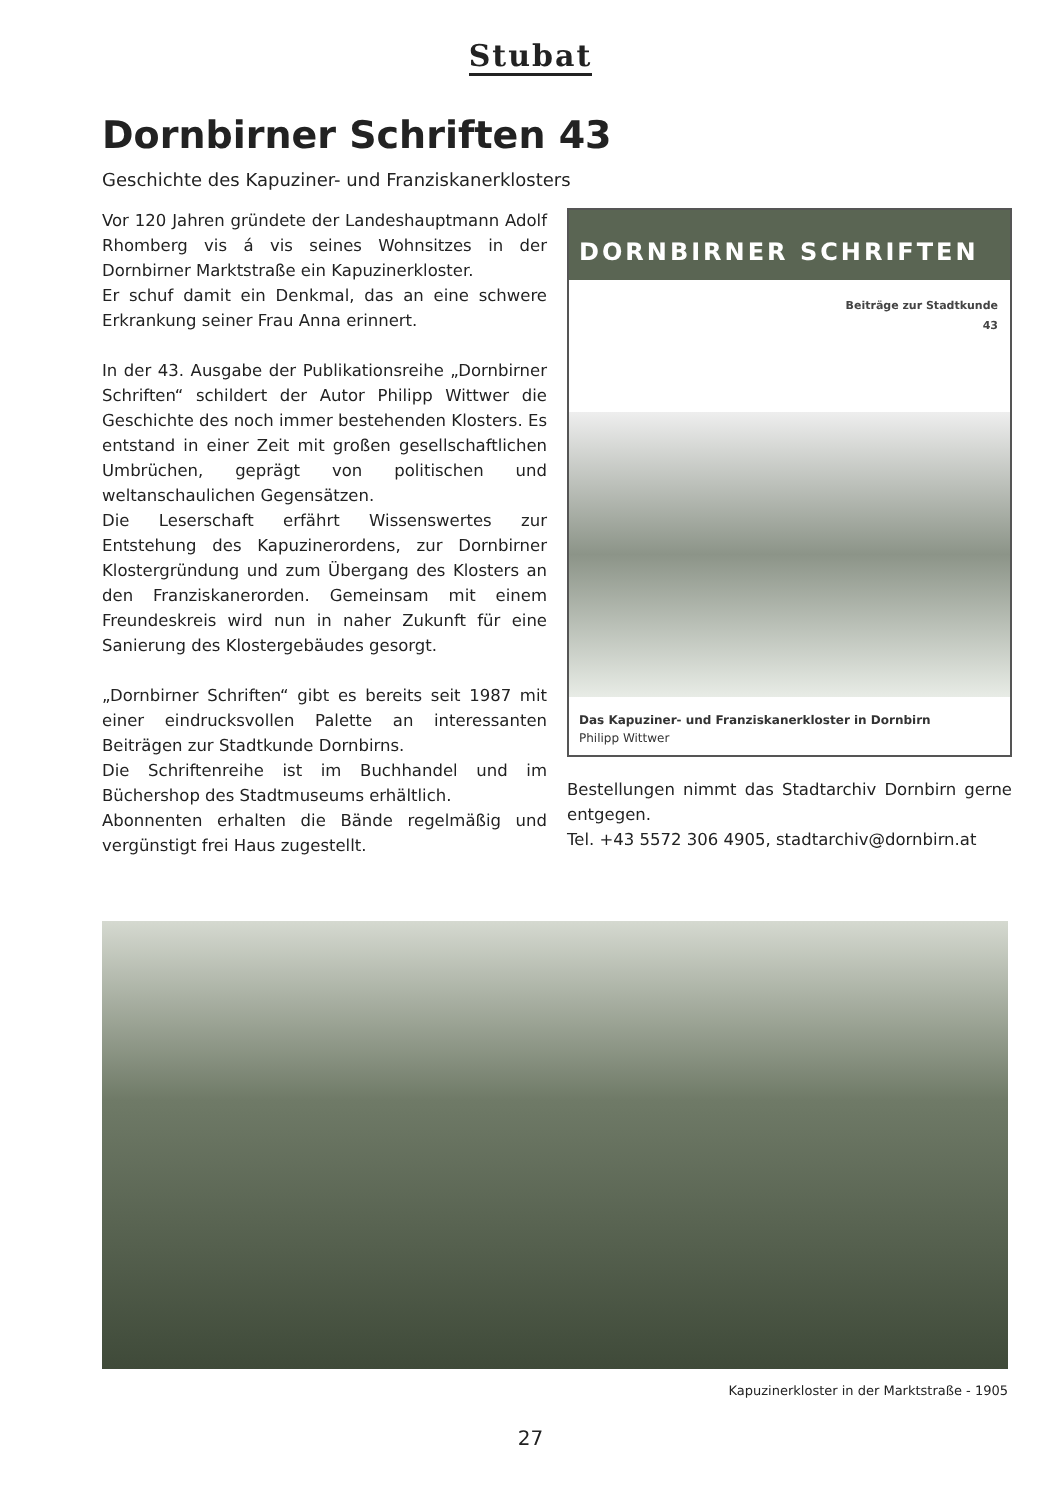Stubat
Dornbirner Schriften 43
Geschichte des Kapuziner- und Franziskanerklosters
Vor 120 Jahren gründete der Landeshauptmann Adolf Rhomberg vis á vis seines Wohnsitzes in der Dornbirner Marktstraße ein Kapuzinerkloster.
Er schuf damit ein Denkmal, das an eine schwere Erkrankung seiner Frau Anna erinnert.
In der 43. Ausgabe der Publikationsreihe „Dornbirner Schriften“ schildert der Autor Philipp Wittwer die Geschichte des noch immer bestehenden Klosters. Es entstand in einer Zeit mit großen gesellschaftlichen Umbrüchen, geprägt von politischen und weltanschaulichen Gegensätzen.
Die Leserschaft erfährt Wissenswertes zur Entstehung des Kapuzinerordens, zur Dornbirner Klostergründung und zum Übergang des Klosters an den Franziskanerorden. Gemeinsam mit einem Freundeskreis wird nun in naher Zukunft für eine Sanierung des Klostergebäudes gesorgt.
„Dornbirner Schriften“ gibt es bereits seit 1987 mit einer eindrucksvollen Palette an interessanten Beiträgen zur Stadtkunde Dornbirns.
Die Schriftenreihe ist im Buchhandel und im Büchershop des Stadtmuseums erhältlich.
Abonnenten erhalten die Bände regelmäßig und vergünstigt frei Haus zugestellt.
DORNBIRNER SCHRIFTEN
Beiträge zur Stadtkunde
43
Das Kapuziner- und Franziskanerkloster in Dornbirn
Philipp Wittwer
Bestellungen nimmt das Stadtarchiv Dornbirn gerne entgegen.
Tel. +43 5572 306 4905, stadtarchiv@dornbirn.at
Kapuzinerkloster in der Marktstraße - 1905
27